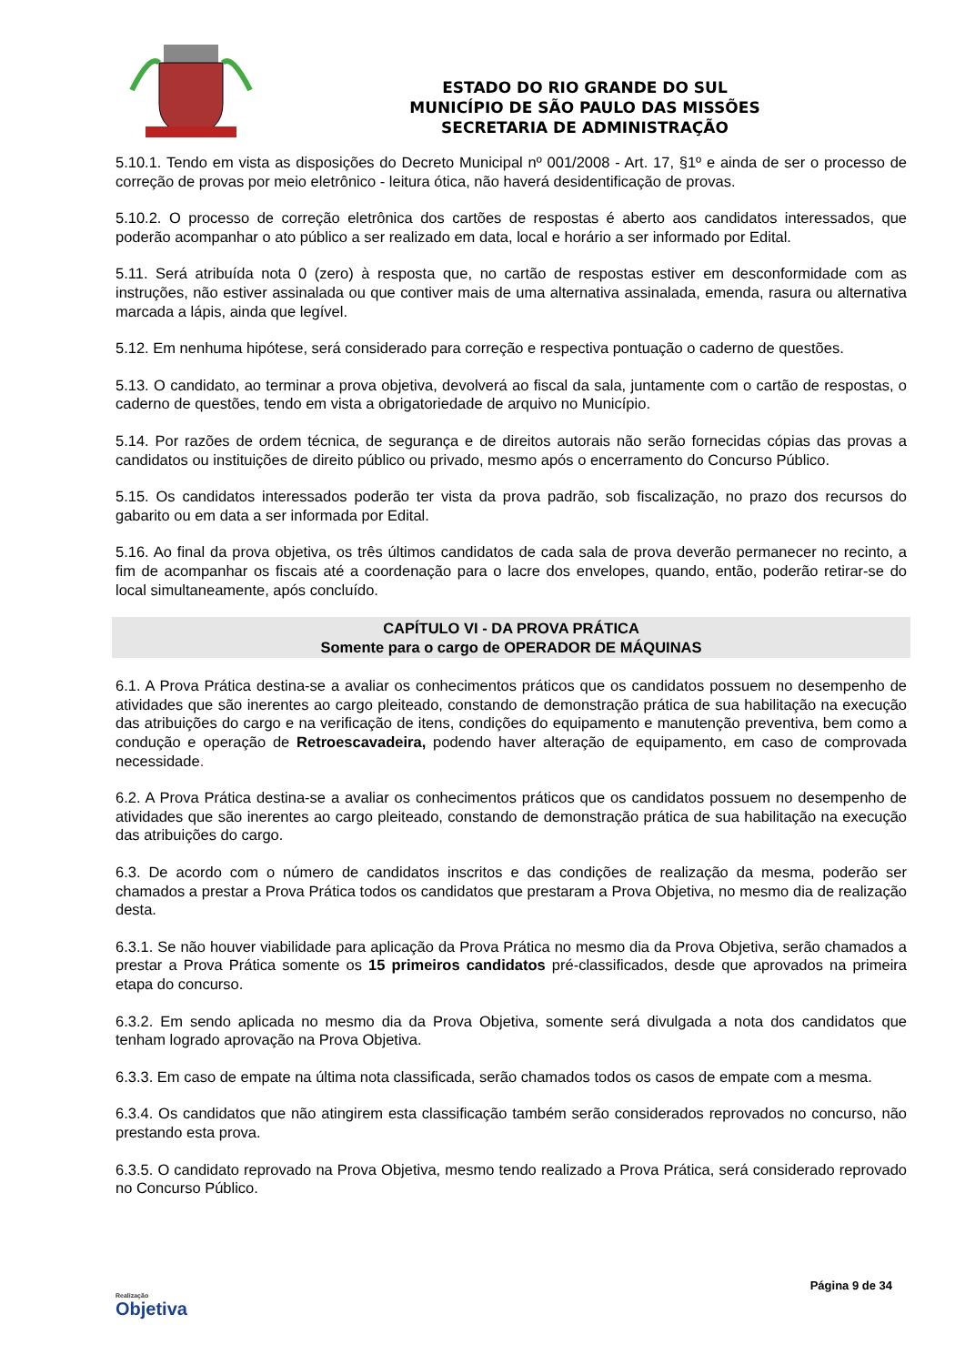ESTADO DO RIO GRANDE DO SUL
MUNICÍPIO DE SÃO PAULO DAS MISSÕES
SECRETARIA DE ADMINISTRAÇÃO
5.10.1. Tendo em vista as disposições do Decreto Municipal nº 001/2008 - Art. 17, §1º e ainda de ser o processo de correção de provas por meio eletrônico - leitura ótica, não haverá desidentificação de provas.
5.10.2. O processo de correção eletrônica dos cartões de respostas é aberto aos candidatos interessados, que poderão acompanhar o ato público a ser realizado em data, local e horário a ser informado por Edital.
5.11. Será atribuída nota 0 (zero) à resposta que, no cartão de respostas estiver em desconformidade com as instruções, não estiver assinalada ou que contiver mais de uma alternativa assinalada, emenda, rasura ou alternativa marcada a lápis, ainda que legível.
5.12. Em nenhuma hipótese, será considerado para correção e respectiva pontuação o caderno de questões.
5.13. O candidato, ao terminar a prova objetiva, devolverá ao fiscal da sala, juntamente com o cartão de respostas, o caderno de questões, tendo em vista a obrigatoriedade de arquivo no Município.
5.14. Por razões de ordem técnica, de segurança e de direitos autorais não serão fornecidas cópias das provas a candidatos ou instituições de direito público ou privado, mesmo após o encerramento do Concurso Público.
5.15. Os candidatos interessados poderão ter vista da prova padrão, sob fiscalização, no prazo dos recursos do gabarito ou em data a ser informada por Edital.
5.16. Ao final da prova objetiva, os três últimos candidatos de cada sala de prova deverão permanecer no recinto, a fim de acompanhar os fiscais até a coordenação para o lacre dos envelopes, quando, então, poderão retirar-se do local simultaneamente, após concluído.
CAPÍTULO VI - DA PROVA PRÁTICA
Somente para o cargo de OPERADOR DE MÁQUINAS
6.1. A Prova Prática destina-se a avaliar os conhecimentos práticos que os candidatos possuem no desempenho de atividades que são inerentes ao cargo pleiteado, constando de demonstração prática de sua habilitação na execução das atribuições do cargo e na verificação de itens, condições do equipamento e manutenção preventiva, bem como a condução e operação de Retroescavadeira, podendo haver alteração de equipamento, em caso de comprovada necessidade.
6.2. A Prova Prática destina-se a avaliar os conhecimentos práticos que os candidatos possuem no desempenho de atividades que são inerentes ao cargo pleiteado, constando de demonstração prática de sua habilitação na execução das atribuições do cargo.
6.3. De acordo com o número de candidatos inscritos e das condições de realização da mesma, poderão ser chamados a prestar a Prova Prática todos os candidatos que prestaram a Prova Objetiva, no mesmo dia de realização desta.
6.3.1. Se não houver viabilidade para aplicação da Prova Prática no mesmo dia da Prova Objetiva, serão chamados a prestar a Prova Prática somente os 15 primeiros candidatos pré-classificados, desde que aprovados na primeira etapa do concurso.
6.3.2. Em sendo aplicada no mesmo dia da Prova Objetiva, somente será divulgada a nota dos candidatos que tenham logrado aprovação na Prova Objetiva.
6.3.3. Em caso de empate na última nota classificada, serão chamados todos os casos de empate com a mesma.
6.3.4. Os candidatos que não atingirem esta classificação também serão considerados reprovados no concurso, não prestando esta prova.
6.3.5. O candidato reprovado na Prova Objetiva, mesmo tendo realizado a Prova Prática, será considerado reprovado no Concurso Público.
Realização
Objetiva
Página 9 de 34